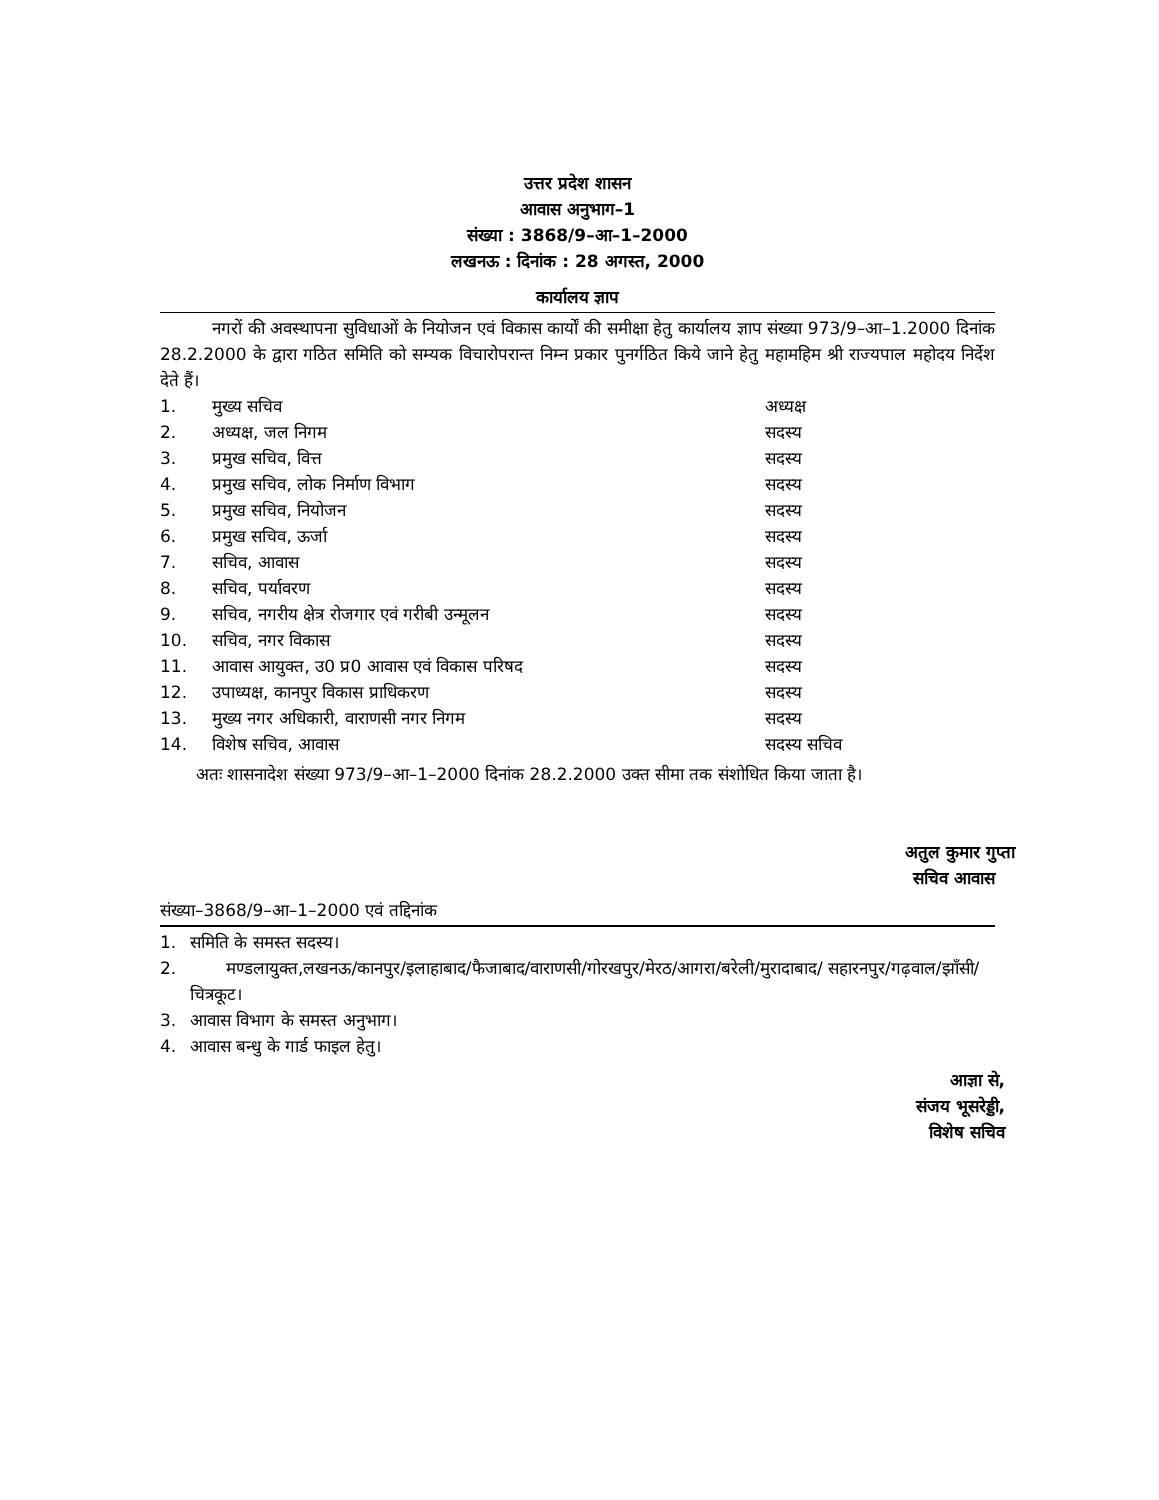उत्तर प्रदेश शासन
आवास अनुभाग–1
संख्या : 3868/9–आ–1–2000
लखनऊ : दिनांक : 28 अगस्त, 2000
कार्यालय ज्ञाप
नगरों की अवस्थापना सुविधाओं के नियोजन एवं विकास कार्यों की समीक्षा हेतु कार्यालय ज्ञाप संख्या 973/9–आ–1.2000 दिनांक 28.2.2000 के द्वारा गठित समिति को सम्यक विचारोपरान्त निम्न प्रकार पुनर्गठित किये जाने हेतु महामहिम श्री राज्यपाल महोदय निर्देश देते हैं।
| 1. | मुख्य सचिव | अध्यक्ष |
| 2. | अध्यक्ष, जल निगम | सदस्य |
| 3. | प्रमुख सचिव, वित्त | सदस्य |
| 4. | प्रमुख सचिव, लोक निर्माण विभाग | सदस्य |
| 5. | प्रमुख सचिव, नियोजन | सदस्य |
| 6. | प्रमुख सचिव, ऊर्जा | सदस्य |
| 7. | सचिव, आवास | सदस्य |
| 8. | सचिव, पर्यावरण | सदस्य |
| 9. | सचिव, नगरीय क्षेत्र रोजगार एवं गरीबी उन्मूलन | सदस्य |
| 10. | सचिव, नगर विकास | सदस्य |
| 11. | आवास आयुक्त, उ0 प्र0 आवास एवं विकास परिषद | सदस्य |
| 12. | उपाध्यक्ष, कानपुर विकास प्राधिकरण | सदस्य |
| 13. | मुख्य नगर अधिकारी, वाराणसी नगर निगम | सदस्य |
| 14. | विशेष सचिव, आवास | सदस्य सचिव |
अतः शासनादेश संख्या 973/9–आ–1–2000 दिनांक 28.2.2000 उक्त सीमा तक संशोधित किया जाता है।
अतुल कुमार गुप्ता
सचिव आवास
संख्या–3868/9–आ–1–2000 एवं तद्दिनांक
| 1. | समिति के समस्त सदस्य। |
| 2. | मण्डलायुक्त,लखनऊ/कानपुर/इलाहाबाद/फैजाबाद/वाराणसी/गोरखपुर/मेरठ/आगरा/बरेली/मुरादाबाद/ सहारनपुर/गढ़वाल/झाँसी/चित्रकूट। |
| 3. | आवास विभाग के समस्त अनुभाग। |
| 4. | आवास बन्धु के गार्ड फाइल हेतु। |
आज्ञा से,
संजय भूसरेड्डी,
विशेष सचिव